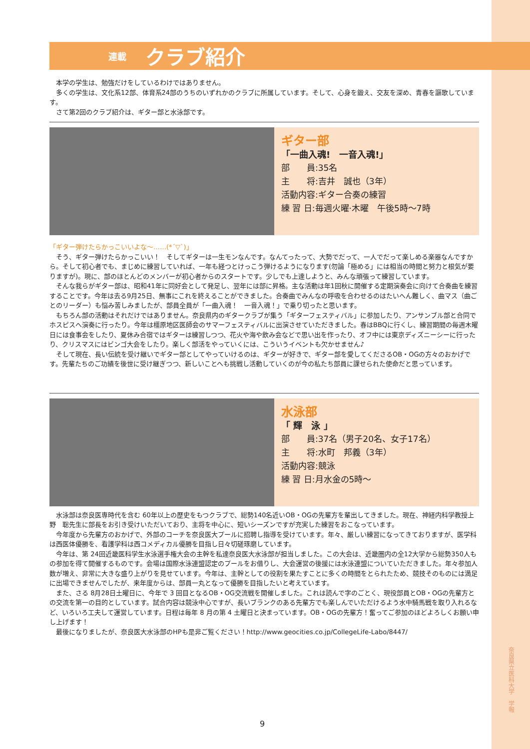連載 クラブ紹介
　本学の学生は、勉強だけをしているわけではありません。
　多くの学生は、文化系12部、体育系24部のうちのいずれかのクラブに所属しています。そして、心身を鍛え、交友を深め、青春を謳歌しています。
　さて第2回のクラブ紹介は、ギター部と水泳部です。
ギター部
「一曲入魂!　一音入魂!」
部　　員:35名
主　　将:吉井　誠也（3年）
活動内容:ギター合奏の練習
練 習 日:毎週火曜·木曜　午後5時〜7時
「ギター弾けたらかっこいいよな〜……(*´▽`)」
　そう、ギター弾けたらかっこいい！　そしてギターは一生モンなんです。なんてったって、大勢でだって、一人でだって楽しめる楽器なんですから。そして初心者でも、まじめに練習していれば、一年も経つとけっこう弾けるようになります(勿論「極める」には相当の時間と努力と根気が要りますが)。現に、部のほとんどのメンバーが初心者からのスタートです。少しでも上達しようと、みんな頑張って練習しています。
　そんな我らがギター部は、昭和41年に同好会として発足し、翌年には部に昇格。主な活動は年1回秋に開催する定期演奏会に向けて合奏曲を練習することです。今年は去る9月25日、無事にこれを終えることができました。合奏曲でみんなの呼吸を合わせるのはたいへん難しく、曲マス（曲ごとのリーダー）も悩み苦しみましたが、部員全員が「一曲入魂！　一音入魂！」で乗り切ったと思います。
　もちろん部の活動はそれだけではありません。奈良県内のギタークラブが集う「ギターフェスティバル」に参加したり、アンサンブル部と合同でホスピスへ演奏に行ったり。今年は橿原地区医師会のサマーフェスティバルに出演させていただきました。春はBBQに行くし、練習期間の毎週木曜日には食事会をしたり、夏休み合宿ではギターは練習しつつ、花火や海や飲み会などで思い出を作ったり、オフ中には東京ディズニーシーに行ったり、クリスマスにはビンゴ大会をしたり。楽しく部活をやっていくには、こういうイベントも欠かせません♪
　そして現在、長い伝統を受け継いでギター部としてやっていけるのは、ギターが好きで、ギター部を愛してくださるOB・OGの方々のおかげです。先輩たちのご功績を後世に受け継ぎつつ、新しいことへも挑戦し活動していくのが今の私たち部員に課せられた使命だと思っています。
水泳部
「 輝　泳 」
部　　員:37名（男子20名、女子17名）
主　　将:水町　邦義（3年）
活動内容:競泳
練 習 日:月水金の5時〜
　水泳部は奈良医専時代を含む 60年以上の歴史をもつクラブで、総勢140名近いOB・OGの先輩方を輩出してきました。現在、神経内科学教授上野　聡先生に部長をお引き受けいただいており、主将を中心に、短いシーズンですが充実した練習をおこなっています。
　今年度から先輩方のおかげで、外部のコーチを奈良医大プールに招聘し指導を受けています。年々、厳しい練習になってきておりますが、医学科は西医体優勝を、看護学科は西コメディカル優勝を目指し日々切磋琢磨しています。
　今年は、第 24回近畿医科学生水泳選手権大会の主幹を私達奈良医大水泳部が担当しました。この大会は、近畿圏内の全12大学から総勢350人もの参加を得て開催するものです。会場は国際水泳連盟認定のプールをお借りし、大会運営の後援には水泳連盟についていただきました。年々参加人数が増え、非常に大きな盛り上がりを見せています。今年は、主幹としての役割を果たすことに多くの時間をとられたため、競技そのものには満足に出場できませんでしたが、来年度からは、部員一丸となって優勝を目指したいと考えています。
　また、さる 8月28日土曜日に、今年で 3 回目となるOB・OG交流戦を開催しました。これは読んで字のごとく、現役部員とOB・OGの先輩方との交流を第一の目的としています。試合内容は競泳中心ですが、長いブランクのある先輩方でも楽しんでいただけるよう水中騎馬戦を取り入れるなど、いろいろ工夫して運営しています。日程は毎年 8 月の第 4 土曜日と決まっています。OB・OGの先輩方！奮ってご参加のほどよろしくお願い申し上げます！
　最後になりましたが、奈良医大水泳部のHPも是非ご覧ください！http://www.geocities.co.jp/CollegeLife-Labo/8447/
奈良県立医科大学　学報
9